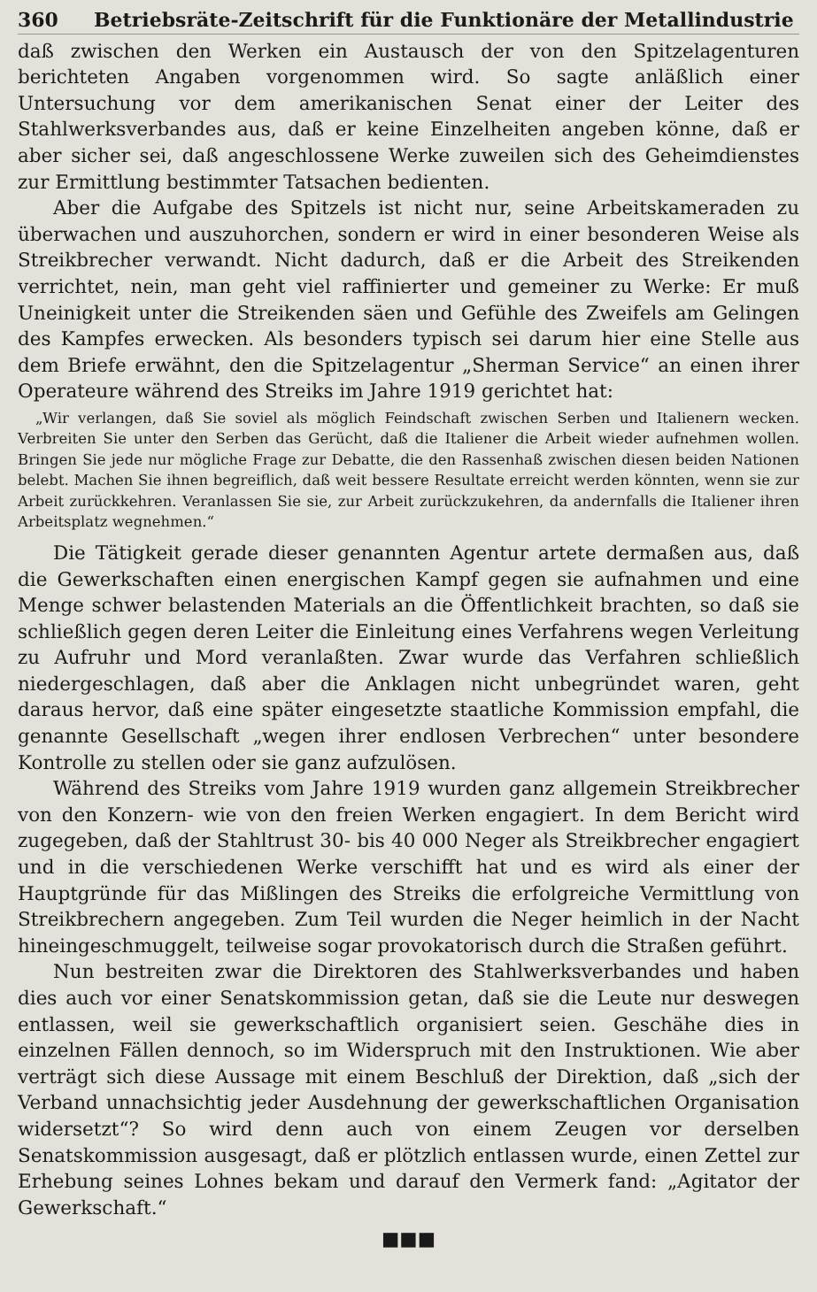360 Betriebsräte-Zeitschrift für die Funktionäre der Metallindustrie
daß zwischen den Werken ein Austausch der von den Spitzelagenturen berichteten Angaben vorgenommen wird. So sagte anläßlich einer Untersuchung vor dem amerikanischen Senat einer der Leiter des Stahlwerksverbandes aus, daß er keine Einzelheiten angeben könne, daß er aber sicher sei, daß angeschlossene Werke zuweilen sich des Geheimdienstes zur Ermittlung bestimmter Tatsachen bedienten.
Aber die Aufgabe des Spitzels ist nicht nur, seine Arbeitskameraden zu überwachen und auszuhorchen, sondern er wird in einer besonderen Weise als Streikbrecher verwandt. Nicht dadurch, daß er die Arbeit des Streikenden verrichtet, nein, man geht viel raffinierter und gemeiner zu Werke: Er muß Uneinigkeit unter die Streikenden säen und Gefühle des Zweifels am Gelingen des Kampfes erwecken. Als besonders typisch sei darum hier eine Stelle aus dem Briefe erwähnt, den die Spitzelagentur „Sherman Service“ an einen ihrer Operateure während des Streiks im Jahre 1919 gerichtet hat:
„Wir verlangen, daß Sie soviel als möglich Feindschaft zwischen Serben und Italienern wecken. Verbreiten Sie unter den Serben das Gerücht, daß die Italiener die Arbeit wieder aufnehmen wollen. Bringen Sie jede nur mögliche Frage zur Debatte, die den Rassenhaß zwischen diesen beiden Nationen belebt. Machen Sie ihnen begreiflich, daß weit bessere Resultate erreicht werden könnten, wenn sie zur Arbeit zurückkehren. Veranlassen Sie sie, zur Arbeit zurückzukehren, da andernfalls die Italiener ihren Arbeitsplatz wegnehmen.“
Die Tätigkeit gerade dieser genannten Agentur artete dermaßen aus, daß die Gewerkschaften einen energischen Kampf gegen sie aufnahmen und eine Menge schwer belastenden Materials an die Öffentlichkeit brachten, so daß sie schließlich gegen deren Leiter die Einleitung eines Verfahrens wegen Verleitung zu Aufruhr und Mord veranlaßten. Zwar wurde das Verfahren schließlich niedergeschlagen, daß aber die Anklagen nicht unbegründet waren, geht daraus hervor, daß eine später eingesetzte staatliche Kommission empfahl, die genannte Gesellschaft „wegen ihrer endlosen Verbrechen“ unter besondere Kontrolle zu stellen oder sie ganz aufzulösen.
Während des Streiks vom Jahre 1919 wurden ganz allgemein Streikbrecher von den Konzern- wie von den freien Werken engagiert. In dem Bericht wird zugegeben, daß der Stahltrust 30- bis 40 000 Neger als Streikbrecher engagiert und in die verschiedenen Werke verschifft hat und es wird als einer der Hauptgründe für das Mißlingen des Streiks die erfolgreiche Vermittlung von Streikbrechern angegeben. Zum Teil wurden die Neger heimlich in der Nacht hineingeschmuggelt, teilweise sogar provokatorisch durch die Straßen geführt.
Nun bestreiten zwar die Direktoren des Stahlwerksverbandes und haben dies auch vor einer Senatskommission getan, daß sie die Leute nur deswegen entlassen, weil sie gewerkschaftlich organisiert seien. Geschähe dies in einzelnen Fällen dennoch, so im Widerspruch mit den Instruktionen. Wie aber verträgt sich diese Aussage mit einem Beschluß der Direktion, daß „sich der Verband unnachsichtig jeder Ausdehnung der gewerkschaftlichen Organisation widersetzt“? So wird denn auch von einem Zeugen vor derselben Senatskommission ausgesagt, daß er plötzlich entlassen wurde, einen Zettel zur Erhebung seines Lohnes bekam und darauf den Vermerk fand: „Agitator der Gewerkschaft.“
■■■